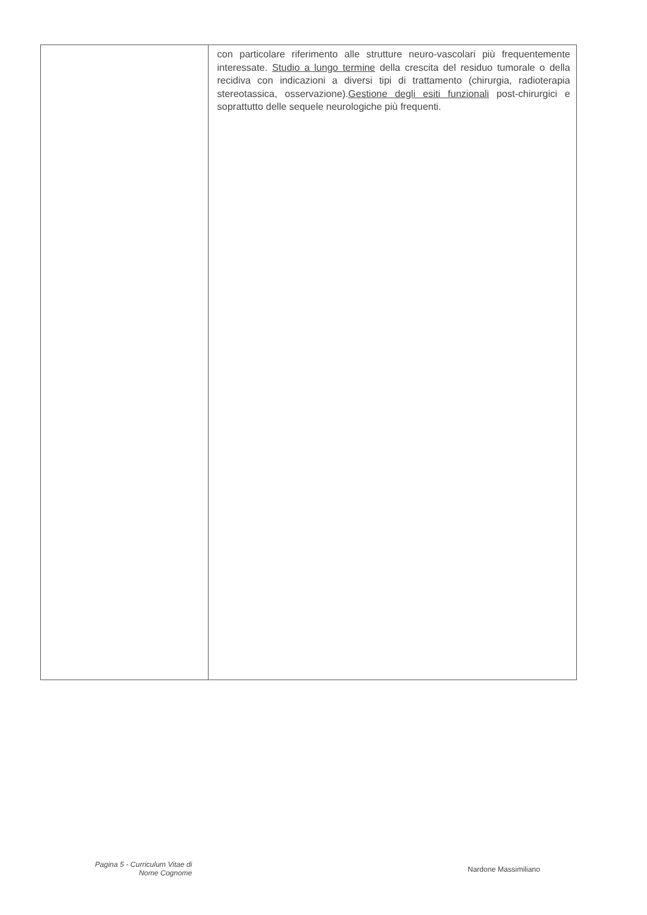| | con particolare riferimento alle strutture neuro-vascolari più frequentemente interessate. Studio a lungo termine della crescita del residuo tumorale o della recidiva con indicazioni a diversi tipi di trattamento (chirurgia, radioterapia stereotassica, osservazione). Gestione degli esiti funzionali post-chirurgici e soprattutto delle sequele neurologiche più frequenti. |
Pagina 5 - Curriculum Vitae di
Nome Cognome
Nardone Massimiliano